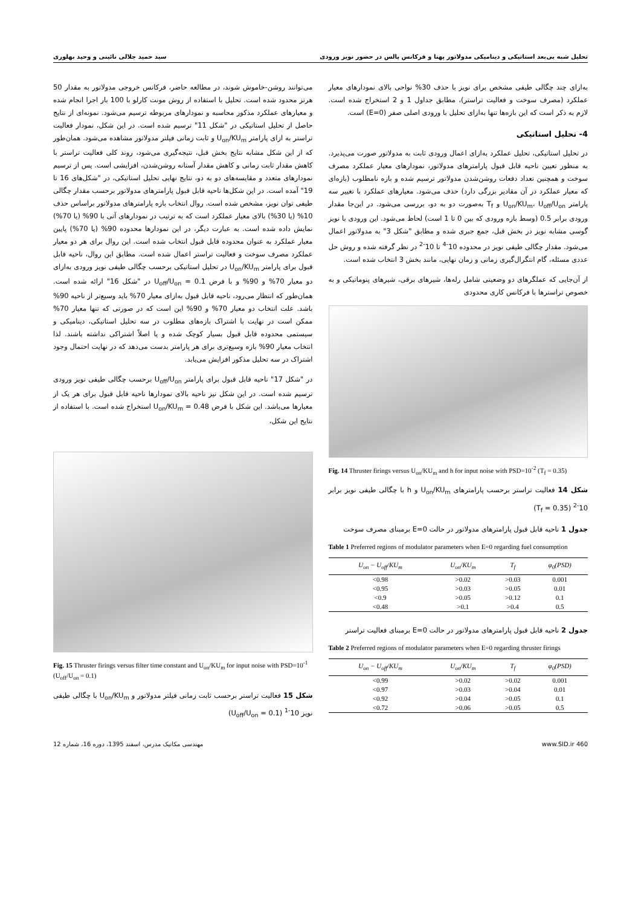تحلیل شبه بی‌بعد استاتیکی و دینامیکی مدولاتور پهنا و فرکانس پالس در حضور نویز ورودی سید حمید جلالی نائینی و وحید بهلوری
به‌ازای چند چگالی طیفی مشخص برای نویز با حذف 30% نواحی بالای نمودارهای معیار عملکرد (مصرف سوخت و فعالیت تراستر)، مطابق جداول 1 و 2 استخراج شده است. لازم به ذکر است که این بازه‌ها تنها به‌ازای تحلیل با ورودی اصلی صفر (E=0) است.
4- تحلیل استاتیکی
در تحلیل استاتیکی، تحلیل عملکرد به‌ازای اعمال ورودی ثابت به مدولاتور صورت می‌پذیرد. به منظور تعیین ناحیه قابل قبول پارامترهای مدولاتور، نمودارهای معیار عملکرد مصرف سوخت و همچنین تعداد دفعات روشن‌شدن مدولاتور ترسیم شده و بازه نامطلوب (بازه‌ای که معیار عملکرد در آن مقادیر بزرگی دارد) حذف می‌شود. معیارهای عملکرد با تغییر سه پارامتر U<sub>on</sub>/KU<sub>m</sub>، U<sub>off</sub>/U<sub>on</sub> و T<sub>f</sub> به‌صورت دو به دو، بررسی می‌شود. در این‌جا مقدار ورودی برابر 0.5 (وسط بازه ورودی که بین 0 تا 1 است) لحاظ می‌شود. این ورودی با نویز گوسی مشابه نویز در بخش قبل، جمع جبری شده و مطابق "شکل 3" به مدولاتور اعمال می‌شود. مقدار چگالی طیفی نویز در محدوده 10<sup>-4</sup> تا 10<sup>-2</sup> در نظر گرفته شده و روش حل عددی مسئله، گام انتگرال‌گیری زمانی و زمان نهایی، مانند بخش 3 انتخاب شده است.
از آن‌جایی که عملگرهای دو وضعیتی شامل رله‌ها، شیرهای برقی، شیرهای پنوماتیکی و به خصوص تراسترها با فرکانس کاری محدودی
Fig. 14 Thruster firings versus U<sub>on</sub>/KU<sub>m</sub> and h for input noise with PSD=10<sup>-2</sup> (T<sub>f</sub> = 0.35)
شکل 14 فعالیت تراستر برحسب پارامترهای U<sub>on</sub>/KU<sub>m</sub> و h با چگالی طیفی نویز برابر 10<sup>-2</sup> (T<sub>f</sub> = 0.35)
جدول 1 ناحیه قابل قبول پارامترهای مدولاتور در حالت E=0 برمبنای مصرف سوخت
Table 1 Preferred regions of modulator parameters when E=0 regarding fuel consumption
| U<sub>on</sub> − U<sub>off</sub>/KU<sub>m</sub> | U<sub>on</sub>/KU<sub>m</sub> | T<sub>f</sub> | φ<sub>0</sub>(PSD) |
| --- | --- | --- | --- |
| <0.98 | >0.02 | >0.03 | 0.001 |
| <0.95 | >0.03 | >0.05 | 0.01 |
| <0.9 | >0.05 | >0.12 | 0.1 |
| <0.48 | >0.1 | >0.4 | 0.5 |
جدول 2 ناحیه قابل قبول پارامترهای مدولاتور در حالت E=0 برمبنای فعالیت تراستر
Table 2 Preferred regions of modulator parameters when E=0 regarding thruster firings
| U<sub>on</sub> − U<sub>off</sub>/KU<sub>m</sub> | U<sub>on</sub>/KU<sub>m</sub> | T<sub>f</sub> | φ<sub>0</sub>(PSD) |
| --- | --- | --- | --- |
| <0.99 | >0.02 | >0.02 | 0.001 |
| <0.97 | >0.03 | >0.04 | 0.01 |
| <0.92 | >0.04 | >0.05 | 0.1 |
| <0.72 | >0.06 | >0.05 | 0.5 |
می‌توانند روشن-خاموش شوند، در مطالعه حاضر، فرکانس خروجی مدولاتور به مقدار 50 هرتز محدود شده است. تحلیل با استفاده از روش مونت کارلو با 100 بار اجرا انجام شده و معیارهای عملکرد مذکور محاسبه و نمودارهای مربوطه ترسیم می‌شود. نمونه‌ای از نتایج حاصل از تحلیل استاتیکی در "شکل 11" ترسیم شده است. در این شکل، نمودار فعالیت تراستر به ازای پارامتر U<sub>on</sub>/KU<sub>m</sub> و ثابت زمانی فیلتر مدولاتور مشاهده می‌شود. همان‌طور که از این شکل مشابه نتایج بخش قبل، نتیجه‌گیری می‌شود، روند کلی فعالیت تراستر با کاهش مقدار ثابت زمانی و کاهش مقدار آستانه روشن‌شدن، افزایشی است. پس از ترسیم نمودارهای متعدد و مقایسه‌های دو به دو، نتایج نهایی تحلیل استاتیکی، در "شکل‌های 16 تا 19" آمده است. در این شکل‌ها ناحیه قابل قبول پارامترهای مدولاتور برحسب مقدار چگالی طیفی توان نویز، مشخص شده است. روال انتخاب بازه پارامترهای مدولاتور براساس حذف 10% (یا 30%) بالای معیار عملکرد است که به ترتیب در نمودارهای آتی با 90% (یا 70%) نمایش داده شده است. به عبارت دیگر، در این نمودارها محدوده 90% (یا 70%) پایین معیار عملکرد به عنوان محدوده قابل قبول انتخاب شده است. این روال برای هر دو معیار عملکرد مصرف سوخت و فعالیت تراستر اعمال شده است. مطابق این روال، ناحیه قابل قبول برای پارامتر U<sub>on</sub>/KU<sub>m</sub> در تحلیل استاتیکی برحسب چگالی طیفی نویز ورودی به‌ازای دو معیار 70% و 90% و با فرض U<sub>off</sub>/U<sub>on</sub> = 0.1 در "شکل 16" ارائه شده است. همان‌طور که انتظار می‌رود، ناحیه قابل قبول به‌ازای معیار 70% باید وسیع‌تر از ناحیه 90% باشد. علت انتخاب دو معیار 70% و 90% این است که در صورتی که تنها معیار 70% ممکن است در نهایت با اشتراک بازه‌های مطلوب در سه تحلیل استاتیکی، دینامیکی و سیستمی محدوده قابل قبول بسیار کوچک شده و یا اصلاً اشتراکی نداشته باشند. لذا انتخاب معیار 90% بازه وسیع‌تری برای هر پارامتر بدست می‌دهد که در نهایت احتمال وجود اشتراک در سه تحلیل مذکور افزایش می‌یابد.
در "شکل 17" ناحیه قابل قبول برای پارامتر U<sub>off</sub>/U<sub>on</sub> برحسب چگالی طیفی نویز ورودی ترسیم شده است. در این شکل نیز ناحیه بالای نمودارها ناحیه قابل قبول برای هر یک از معیارها می‌باشد. این شکل با فرض U<sub>on</sub>/KU<sub>m</sub> = 0.48 استخراج شده است. با استفاده از نتایج این شکل،
Fig. 15 Thruster firings versus filter time constant and U<sub>on</sub>/KU<sub>m</sub> for input noise with PSD=10<sup>-1</sup> (U<sub>off</sub>/U<sub>on</sub> = 0.1)
شکل 15 فعالیت تراستر برحسب ثابت زمانی فیلتر مدولاتور و U<sub>on</sub>/KU<sub>m</sub> با چگالی طیفی نویز 10<sup>-1</sup> (U<sub>off</sub>/U<sub>on</sub> = 0.1)
www.SID.ir 460 مهندسی مکانیک مدرس، اسفند 1395، دوره 16، شماره 12